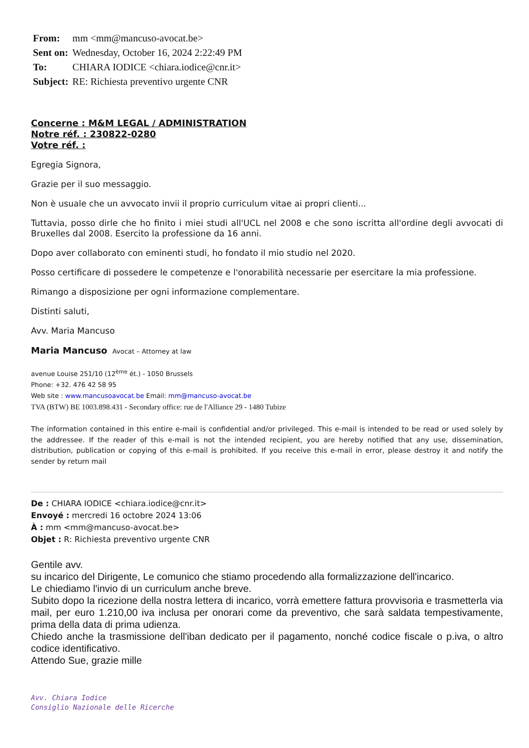| From: | mm <mm@mancuso-avocat.be> |
| Sent on: | Wednesday, October 16, 2024 2:22:49 PM |
| To: | CHIARA IODICE <chiara.iodice@cnr.it> |
| Subject: | RE: Richiesta preventivo urgente CNR |
Concerne : M&M LEGAL / ADMINISTRATION
Notre réf. : 230822-0280
Votre réf. :
Egregia Signora,
Grazie per il suo messaggio.
Non è usuale che un avvocato invii il proprio curriculum vitae ai propri clienti...
Tuttavia, posso dirle che ho finito i miei studi all'UCL nel 2008 e che sono iscritta all'ordine degli avvocati di Bruxelles dal 2008. Esercito la professione da 16 anni.
Dopo aver collaborato con eminenti studi, ho fondato il mio studio nel 2020.
Posso certificare di possedere le competenze e l'onorabilità necessarie per esercitare la mia professione.
Rimango a disposizione per ogni informazione complementare.
Distinti saluti,
Avv. Maria Mancuso
Maria Mancuso Avocat – Attorney at law
avenue Louise 251/10 (12<sup>ème</sup> ét.) - 1050 Brussels
Phone: +32. 476 42 58 95
Web site : www.mancusoavocat.be Email: mm@mancuso-avocat.be
TVA (BTW) BE 1003.898.431 - Secondary office: rue de l'Alliance 29 - 1480 Tubize
The information contained in this entire e-mail is confidential and/or privileged. This e-mail is intended to be read or used solely by the addressee. If the reader of this e-mail is not the intended recipient, you are hereby notified that any use, dissemination, distribution, publication or copying of this e-mail is prohibited. If you receive this e-mail in error, please destroy it and notify the sender by return mail
De : CHIARA IODICE <chiara.iodice@cnr.it>
Envoyé : mercredi 16 octobre 2024 13:06
À : mm <mm@mancuso-avocat.be>
Objet : R: Richiesta preventivo urgente CNR
Gentile avv.
su incarico del Dirigente, Le comunico che stiamo procedendo alla formalizzazione dell'incarico.
Le chiediamo l'invio di un curriculum anche breve.
Subito dopo la ricezione della nostra lettera di incarico, vorrà emettere fattura provvisoria e trasmetterla via mail, per euro 1.210,00 iva inclusa per onorari come da preventivo, che sarà saldata tempestivamente, prima della data di prima udienza.
Chiedo anche la trasmissione dell'iban dedicato per il pagamento, nonché codice fiscale o p.iva, o altro codice identificativo.
Attendo Sue, grazie mille
Avv. Chiara Iodice
Consiglio Nazionale delle Ricerche